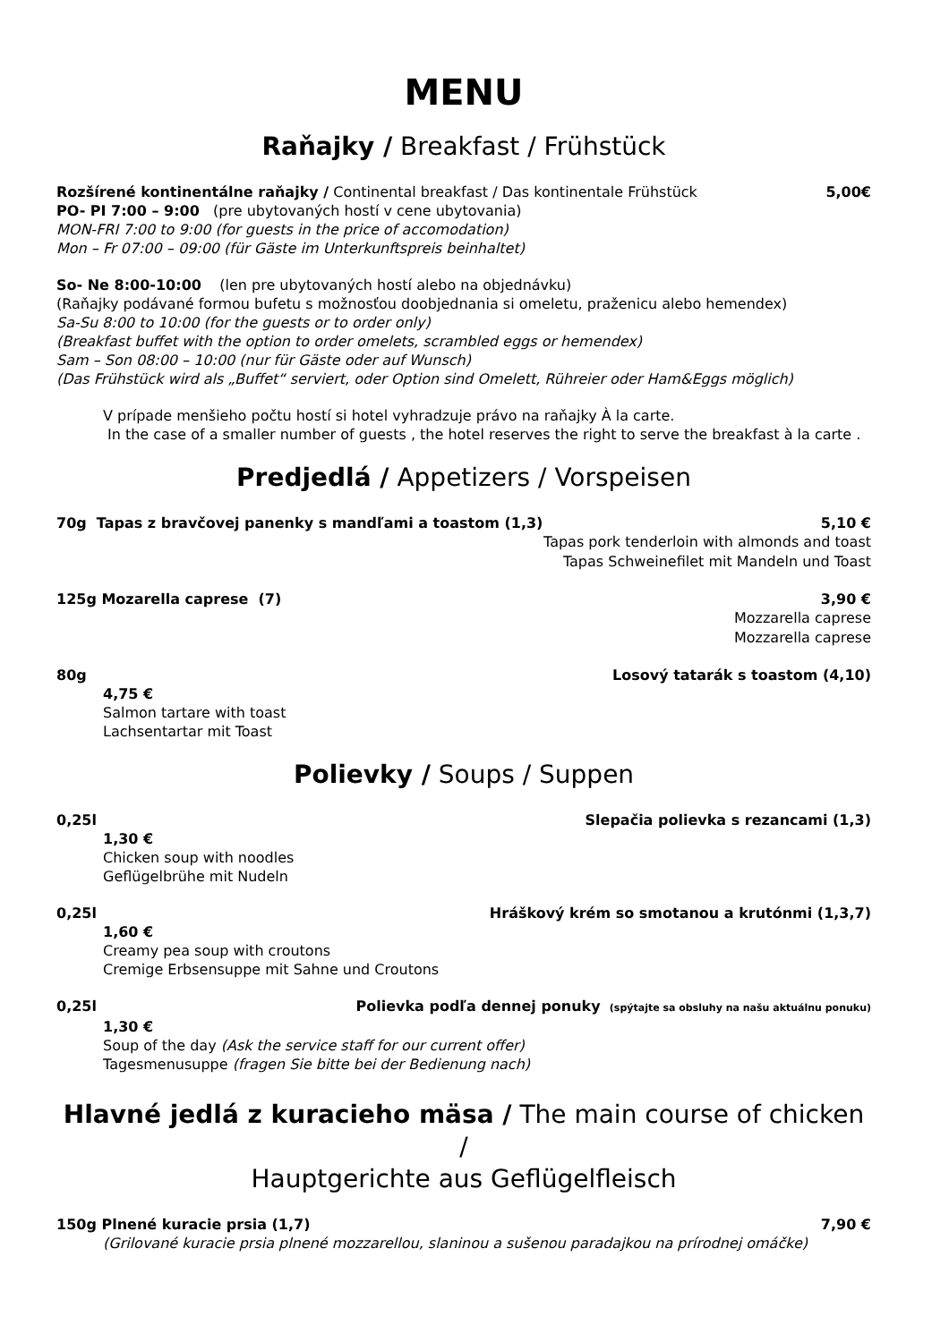MENU
Raňajky / Breakfast / Frühstück
Rozšírené kontinentálne raňajky / Continental breakfast / Das kontinentale Frühstück 5,00€
PO- PI 7:00 – 9:00 (pre ubytovaných hostí v cene ubytovania)
MON-FRI 7:00 to 9:00 (for guests in the price of accomodation)
Mon – Fr 07:00 – 09:00 (für Gäste im Unterkunftspreis beinhaltet)
So- Ne 8:00-10:00 (len pre ubytovaných hostí alebo na objednávku)
(Raňajky podávané formou bufetu s možnosťou doobjednania si omeletu, praženicu alebo hemendex)
Sa-Su 8:00 to 10:00 (for the guests or to order only)
(Breakfast buffet with the option to order omelets, scrambled eggs or hemendex)
Sam – Son 08:00 – 10:00 (nur für Gäste oder auf Wunsch)
(Das Frühstück wird als „Buffet“ serviert, oder Option sind Omelett, Rühreier oder Ham&Eggs möglich)
V prípade menšieho počtu hostí si hotel vyhradzuje právo na raňajky À la carte.
In the case of a smaller number of guests , the hotel reserves the right to serve the breakfast à la carte .
Predjedlá / Appetizers / Vorspeisen
70g Tapas z bravčovej panenky s mandľami a toastom (1,3) 5,10 €
Tapas pork tenderloin with almonds and toast
Tapas Schweinefilet mit Mandeln und Toast
125g Mozarella caprese (7) 3,90 €
Mozzarella caprese
Mozzarella caprese
80g Losový tatarák s toastom (4,10)
4,75 €
Salmon tartare with toast
Lachsentartar mit Toast
Polievky / Soups / Suppen
0,25l Slepačia polievka s rezancami (1,3)
1,30 €
Chicken soup with noodles
Geflügelbrühe mit Nudeln
0,25l Hráškový krém so smotanou a krutónmi (1,3,7)
1,60 €
Creamy pea soup with croutons
Cremige Erbsensuppe mit Sahne und Croutons
0,25l Polievka podľa dennej ponuky (spýtajte sa obsluhy na našu aktuálnu ponuku)
1,30 €
Soup of the day (Ask the service staff for our current offer)
Tagesmenusuppe (fragen Sie bitte bei der Bedienung nach)
Hlavné jedlá z kuracieho mäsa / The main course of chicken /
Hauptgerichte aus Geflügelfleisch
150g Plnené kuracie prsia (1,7) 7,90 €
(Grilované kuracie prsia plnené mozzarellou, slaninou a sušenou paradajkou na prírodnej omáčke)